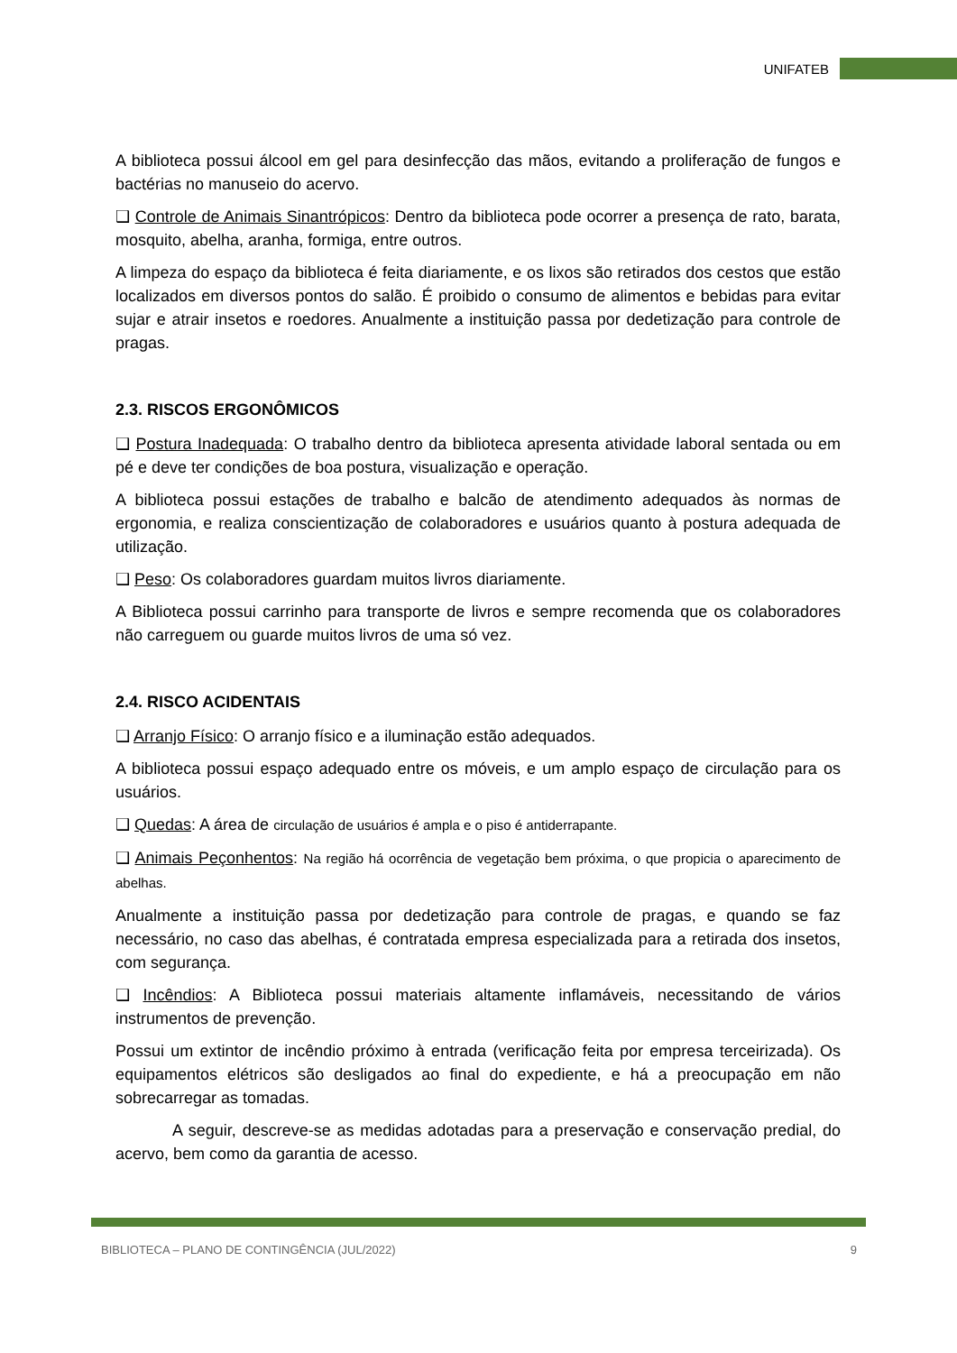UNIFATEB
A biblioteca possui álcool em gel para desinfecção das mãos, evitando a proliferação de fungos e bactérias no manuseio do acervo.
❑ Controle de Animais Sinantrópicos: Dentro da biblioteca pode ocorrer a presença de rato, barata, mosquito, abelha, aranha, formiga, entre outros.
A limpeza do espaço da biblioteca é feita diariamente, e os lixos são retirados dos cestos que estão localizados em diversos pontos do salão. É proibido o consumo de alimentos e bebidas para evitar sujar e atrair insetos e roedores. Anualmente a instituição passa por dedetização para controle de pragas.
2.3. RISCOS ERGONÔMICOS
❑ Postura Inadequada: O trabalho dentro da biblioteca apresenta atividade laboral sentada ou em pé e deve ter condições de boa postura, visualização e operação.
A biblioteca possui estações de trabalho e balcão de atendimento adequados às normas de ergonomia, e realiza conscientização de colaboradores e usuários quanto à postura adequada de utilização.
❑ Peso: Os colaboradores guardam muitos livros diariamente.
A Biblioteca possui carrinho para transporte de livros e sempre recomenda que os colaboradores não carreguem ou guarde muitos livros de uma só vez.
2.4. RISCO ACIDENTAIS
❑ Arranjo Físico: O arranjo físico e a iluminação estão adequados.
A biblioteca possui espaço adequado entre os móveis, e um amplo espaço de circulação para os usuários.
❑ Quedas: A área de circulação de usuários é ampla e o piso é antiderrapante.
❑ Animais Peçonhentos: Na região há ocorrência de vegetação bem próxima, o que propicia o aparecimento de abelhas.
Anualmente a instituição passa por dedetização para controle de pragas, e quando se faz necessário, no caso das abelhas, é contratada empresa especializada para a retirada dos insetos, com segurança.
❑ Incêndios: A Biblioteca possui materiais altamente inflamáveis, necessitando de vários instrumentos de prevenção.
Possui um extintor de incêndio próximo à entrada (verificação feita por empresa terceirizada). Os equipamentos elétricos são desligados ao final do expediente, e há a preocupação em não sobrecarregar as tomadas.
A seguir, descreve-se as medidas adotadas para a preservação e conservação predial, do acervo, bem como da garantia de acesso.
BIBLIOTECA – PLANO DE CONTINGÊNCIA (JUL/2022) 9